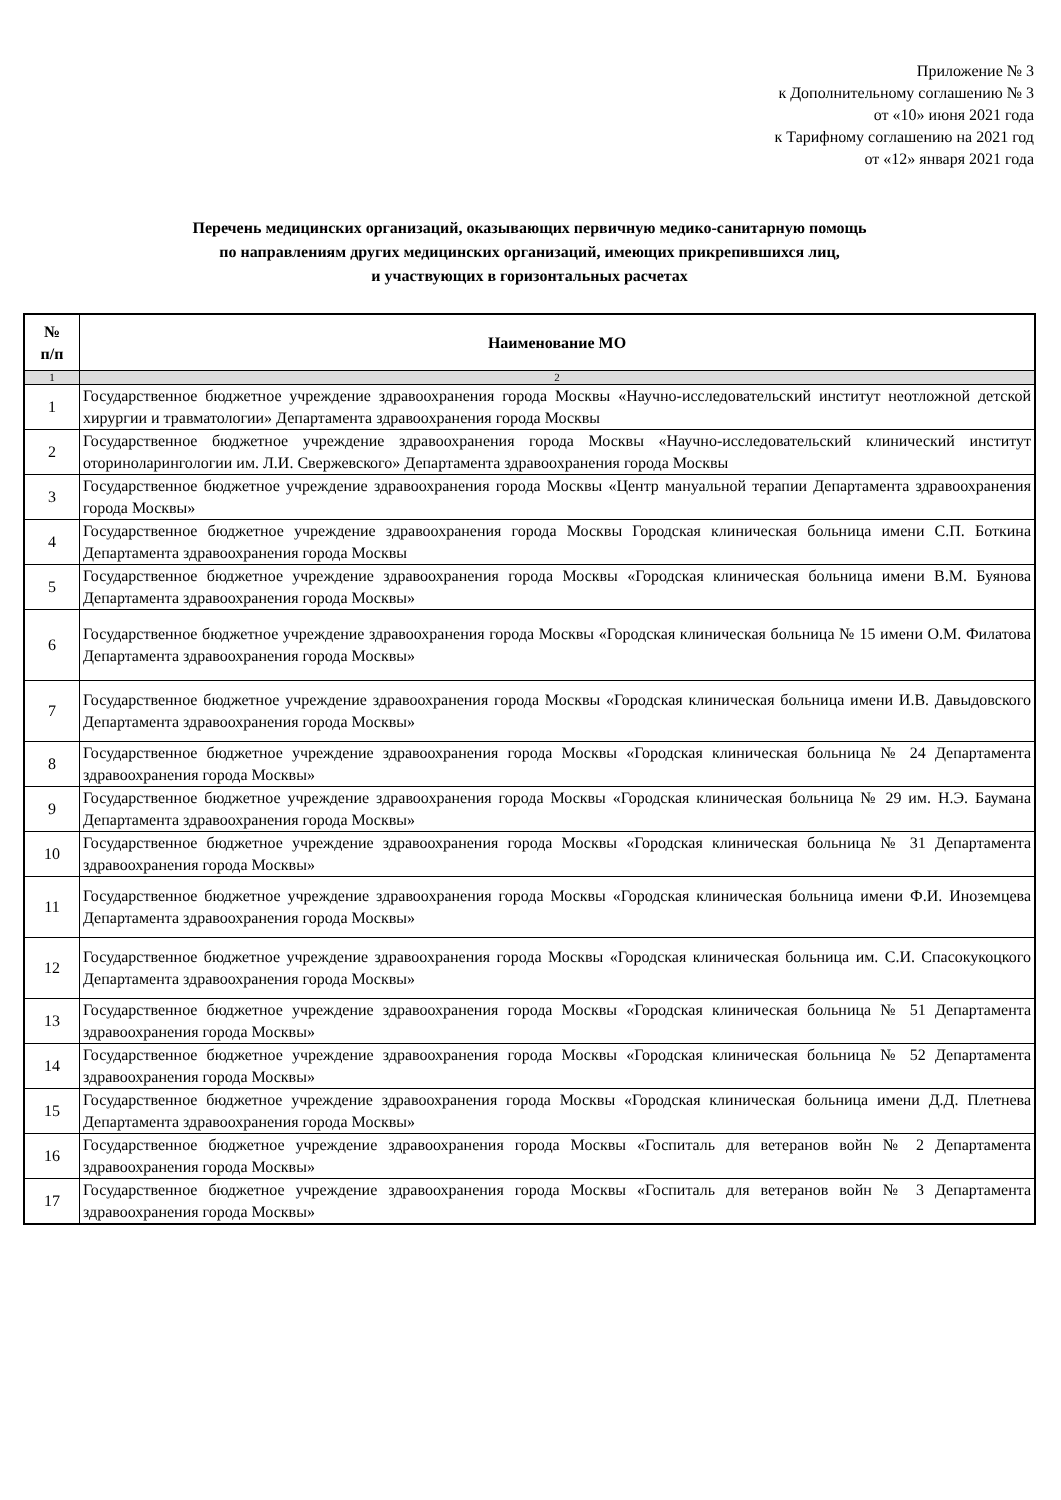Приложение № 3
к Дополнительному соглашению № 3
от «10» июня 2021 года
к Тарифному соглашению на 2021 год
от «12» января 2021 года
Перечень медицинских организаций, оказывающих первичную медико-санитарную помощь
по направлениям других медицинских организаций, имеющих прикрепившихся лиц,
и участвующих в горизонтальных расчетах
| № п/п | Наименование МО |
| --- | --- |
| 1 | 2 |
| 1 | Государственное бюджетное учреждение здравоохранения города Москвы «Научно-исследовательский институт неотложной детской хирургии и травматологии» Департамента здравоохранения города Москвы |
| 2 | Государственное бюджетное учреждение здравоохранения города Москвы «Научно-исследовательский клинический институт оториноларингологии им. Л.И. Свержевского» Департамента здравоохранения города Москвы |
| 3 | Государственное бюджетное учреждение здравоохранения города Москвы «Центр мануальной терапии Департамента здравоохранения города Москвы» |
| 4 | Государственное бюджетное учреждение здравоохранения города Москвы Городская клиническая больница имени С.П. Боткина Департамента здравоохранения города Москвы |
| 5 | Государственное бюджетное учреждение здравоохранения города Москвы «Городская клиническая больница имени В.М. Буянова Департамента здравоохранения города Москвы» |
| 6 | Государственное бюджетное учреждение здравоохранения города Москвы «Городская клиническая больница № 15 имени О.М. Филатова Департамента здравоохранения города Москвы» |
| 7 | Государственное бюджетное учреждение здравоохранения города Москвы «Городская клиническая больница имени И.В. Давыдовского Департамента здравоохранения города Москвы» |
| 8 | Государственное бюджетное учреждение здравоохранения города Москвы «Городская клиническая больница № 24 Департамента здравоохранения города Москвы» |
| 9 | Государственное бюджетное учреждение здравоохранения города Москвы «Городская клиническая больница № 29 им. Н.Э. Баумана Департамента здравоохранения города Москвы» |
| 10 | Государственное бюджетное учреждение здравоохранения города Москвы «Городская клиническая больница № 31 Департамента здравоохранения города Москвы» |
| 11 | Государственное бюджетное учреждение здравоохранения города Москвы «Городская клиническая больница имени Ф.И. Иноземцева Департамента здравоохранения города Москвы» |
| 12 | Государственное бюджетное учреждение здравоохранения города Москвы «Городская клиническая больница им. С.И. Спасокукоцкого Департамента здравоохранения города Москвы» |
| 13 | Государственное бюджетное учреждение здравоохранения города Москвы «Городская клиническая больница № 51 Департамента здравоохранения города Москвы» |
| 14 | Государственное бюджетное учреждение здравоохранения города Москвы «Городская клиническая больница № 52 Департамента здравоохранения города Москвы» |
| 15 | Государственное бюджетное учреждение здравоохранения города Москвы «Городская клиническая больница имени Д.Д. Плетнева Департамента здравоохранения города Москвы» |
| 16 | Государственное бюджетное учреждение здравоохранения города Москвы «Госпиталь для ветеранов войн № 2 Департамента здравоохранения города Москвы» |
| 17 | Государственное бюджетное учреждение здравоохранения города Москвы «Госпиталь для ветеранов войн № 3 Департамента здравоохранения города Москвы» |